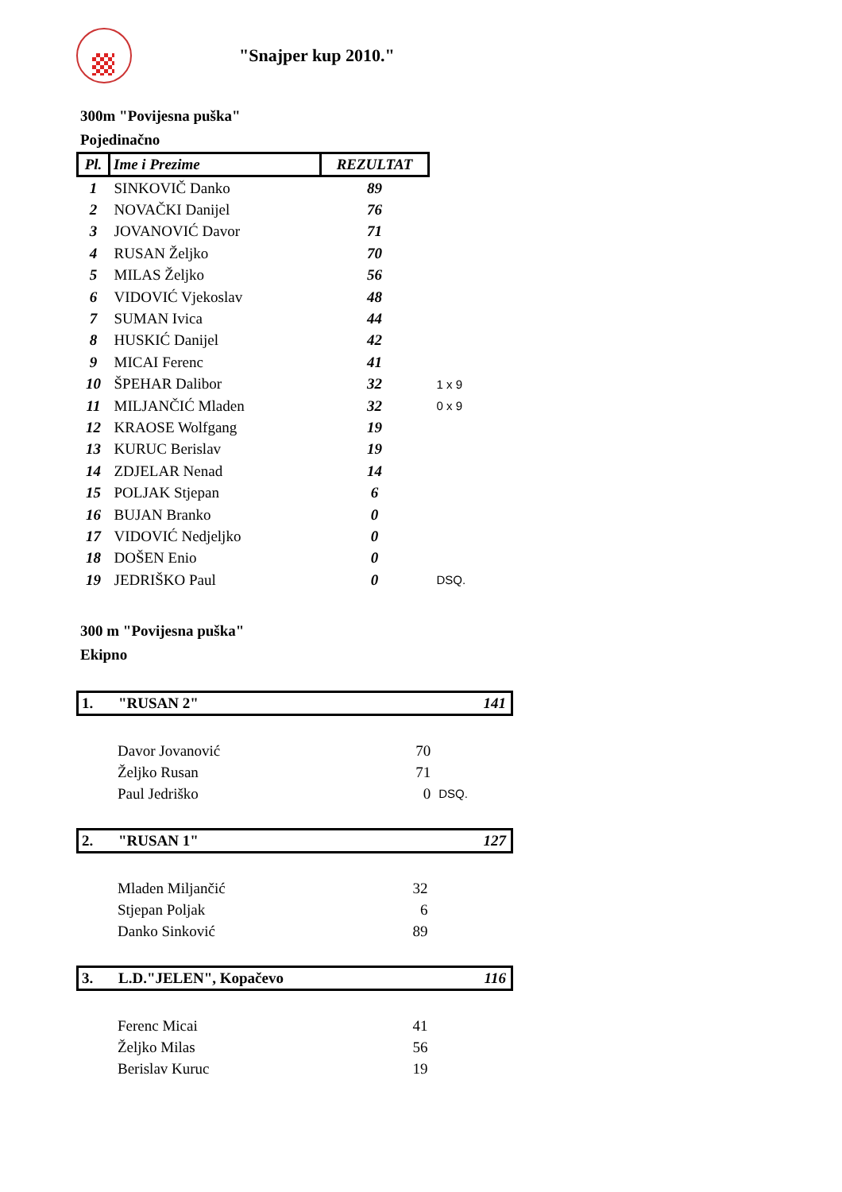"Snajper kup 2010."
300m "Povijesna puška"
Pojedinačno
| Pl. | Ime i Prezime | REZULTAT | |
| 1 | SINKOVIČ Danko | 89 | |
| 2 | NOVAČKI Danijel | 76 | |
| 3 | JOVANOVIĆ Davor | 71 | |
| 4 | RUSAN Željko | 70 | |
| 5 | MILAS Željko | 56 | |
| 6 | VIDOVIĆ Vjekoslav | 48 | |
| 7 | SUMAN Ivica | 44 | |
| 8 | HUSKIĆ Danijel | 42 | |
| 9 | MICAI Ferenc | 41 | |
| 10 | ŠPEHAR Dalibor | 32 | 1 x 9 |
| 11 | MILJANČIĆ Mladen | 32 | 0 x 9 |
| 12 | KRAOSE Wolfgang | 19 | |
| 13 | KURUC Berislav | 19 | |
| 14 | ZDJELAR Nenad | 14 | |
| 15 | POLJAK Stjepan | 6 | |
| 16 | BUJAN Branko | 0 | |
| 17 | VIDOVIĆ Nedjeljko | 0 | |
| 18 | DOŠEN Enio | 0 | |
| 19 | JEDRIŠKO Paul | 0 | DSQ. |
300 m "Povijesna puška"
Ekipno
1. "RUSAN 2" 141
| Davor Jovanović | 70 | |
| Željko Rusan | 71 | |
| Paul Jedriško | 0 | DSQ. |
2. "RUSAN 1" 127
| Mladen Miljančić | 32 |
| Stjepan Poljak | 6 |
| Danko Sinković | 89 |
3. L.D."JELEN", Kopačevo 116
| Ferenc Micai | 41 |
| Željko Milas | 56 |
| Berislav Kuruc | 19 |